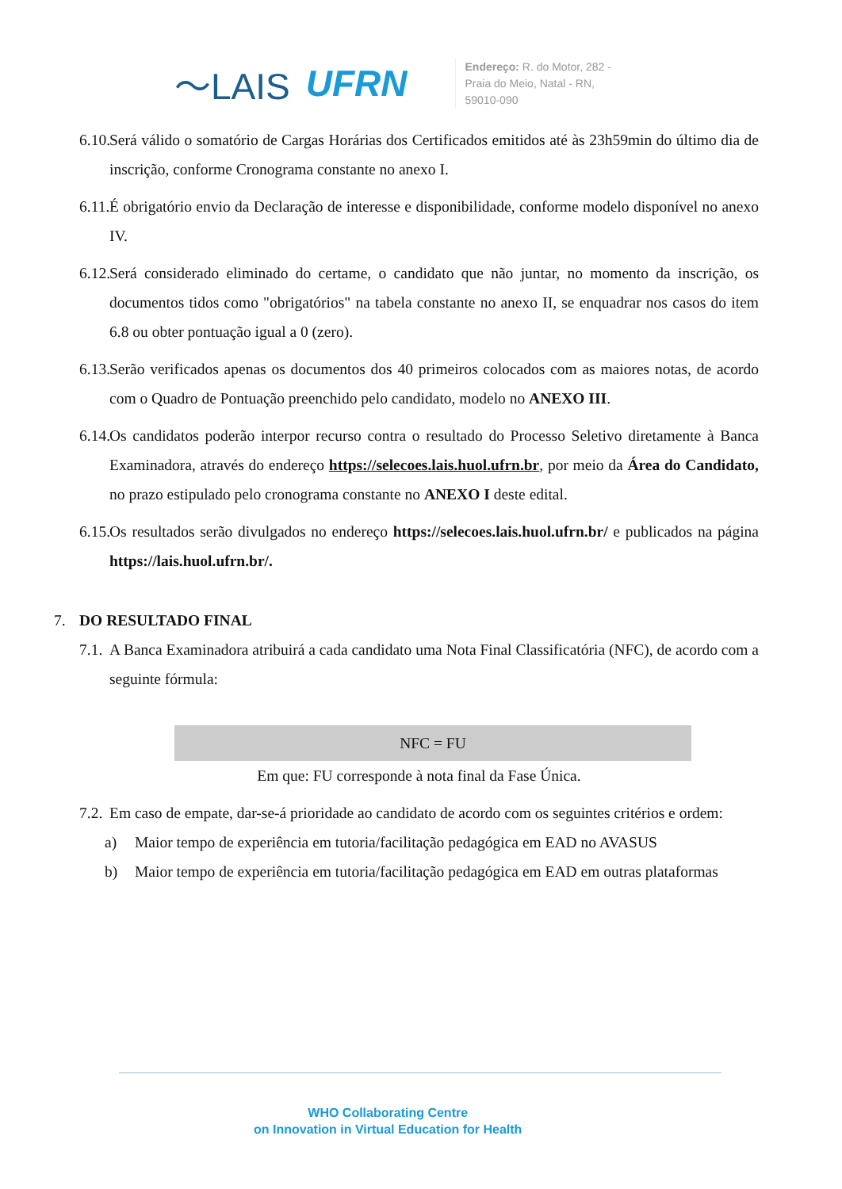〜LAIS UFRN
Endereço: R. do Motor, 282 -
Praia do Meio, Natal - RN,
59010-090
6.10. Será válido o somatório de Cargas Horárias dos Certificados emitidos até às 23h59min do último dia de inscrição, conforme Cronograma constante no anexo I.
6.11. É obrigatório envio da Declaração de interesse e disponibilidade, conforme modelo disponível no anexo IV.
6.12. Será considerado eliminado do certame, o candidato que não juntar, no momento da inscrição, os documentos tidos como "obrigatórios" na tabela constante no anexo II, se enquadrar nos casos do item 6.8 ou obter pontuação igual a 0 (zero).
6.13. Serão verificados apenas os documentos dos 40 primeiros colocados com as maiores notas, de acordo com o Quadro de Pontuação preenchido pelo candidato, modelo no ANEXO III.
6.14. Os candidatos poderão interpor recurso contra o resultado do Processo Seletivo diretamente à Banca Examinadora, através do endereço https://selecoes.lais.huol.ufrn.br, por meio da Área do Candidato, no prazo estipulado pelo cronograma constante no ANEXO I deste edital.
6.15. Os resultados serão divulgados no endereço https://selecoes.lais.huol.ufrn.br/ e publicados na página https://lais.huol.ufrn.br/.
7. DO RESULTADO FINAL
7.1. A Banca Examinadora atribuirá a cada candidato uma Nota Final Classificatória (NFC), de acordo com a seguinte fórmula:
NFC = FU
Em que: FU corresponde à nota final da Fase Única.
7.2. Em caso de empate, dar-se-á prioridade ao candidato de acordo com os seguintes critérios e ordem:
a) Maior tempo de experiência em tutoria/facilitação pedagógica em EAD no AVASUS
b) Maior tempo de experiência em tutoria/facilitação pedagógica em EAD em outras plataformas
WHO Collaborating Centre
on Innovation in Virtual Education for Health